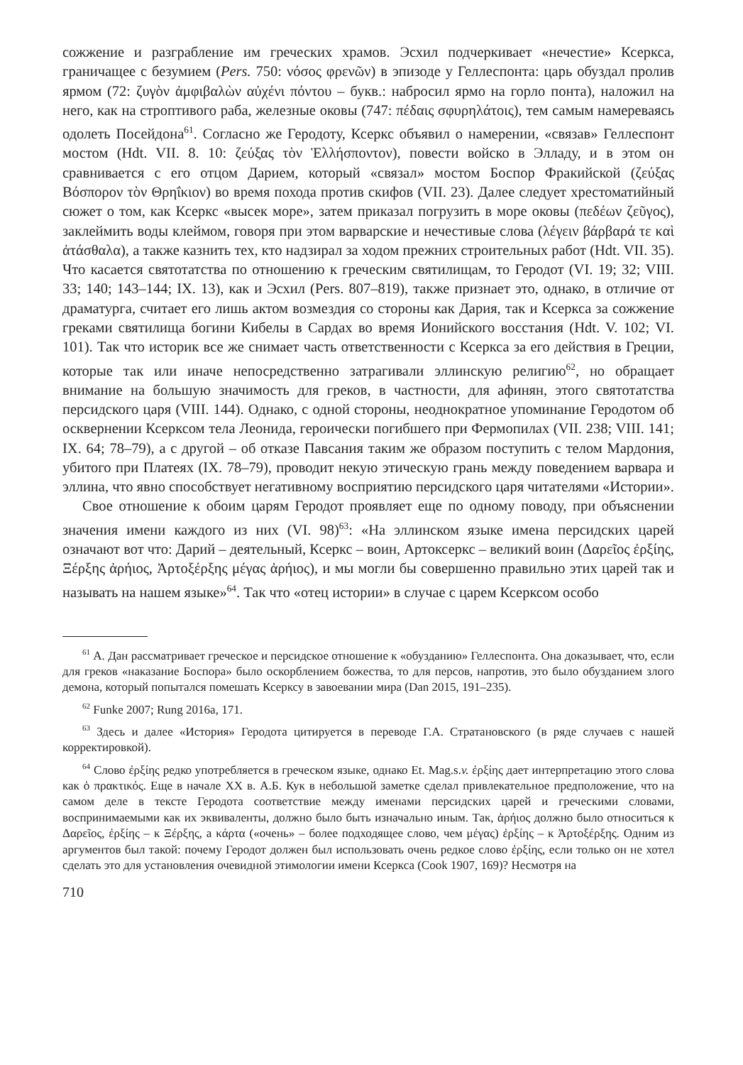сожжение и разграбление им греческих храмов. Эсхил подчеркивает «нечестие» Ксеркса, граничащее с безумием (Pers. 750: νόσος φρενῶν) в эпизоде у Геллеспонта: царь обуздал пролив ярмом (72: ζυγὸν ἀμφιβαλὼν αὐχένι πόντου – букв.: набросил ярмо на горло понта), наложил на него, как на строптивого раба, железные оковы (747: πέδαις σφυρηλάτοις), тем самым намереваясь одолеть Посейдона<sup>61</sup>. Согласно же Геродоту, Ксеркс объявил о намерении, «связав» Геллеспонт мостом (Hdt. VII. 8. 10: ζεύξας τὸν Ἑλλήσποντον), повести войско в Элладу, и в этом он сравнивается с его отцом Дарием, который «связал» мостом Боспор Фракийской (ζεύξας Βόσπορον τὸν Θρηΐκιον) во время похода против скифов (VII. 23). Далее следует хрестоматийный сюжет о том, как Ксеркс «высек море», затем приказал погрузить в море оковы (πεδέων ζεῦγος), заклеймить воды клеймом, говоря при этом варварские и нечестивые слова (λέγειν βάρβαρά τε καὶ ἀτάσθαλα), а также казнить тех, кто надзирал за ходом прежних строительных работ (Hdt. VII. 35). Что касается святотатства по отношению к греческим святилищам, то Геродот (VI. 19; 32; VIII. 33; 140; 143–144; IX. 13), как и Эсхил (Pers. 807–819), также признает это, однако, в отличие от драматурга, считает его лишь актом возмездия со стороны как Дария, так и Ксеркса за сожжение греками святилища богини Кибелы в Сардах во время Ионийского восстания (Hdt. V. 102; VI. 101). Так что историк все же снимает часть ответственности с Ксеркса за его действия в Греции, которые так или иначе непосредственно затрагивали эллинскую религию<sup>62</sup>, но обращает внимание на большую значимость для греков, в частности, для афинян, этого святотатства персидского царя (VIII. 144). Однако, с одной стороны, неоднократное упоминание Геродотом об осквернении Ксерксом тела Леонида, героически погибшего при Фермопилах (VII. 238; VIII. 141; IX. 64; 78–79), а с другой – об отказе Павсания таким же образом поступить с телом Мардония, убитого при Платеях (IX. 78–79), проводит некую этическую грань между поведением варвара и эллина, что явно способствует негативному восприятию персидского царя читателями «Истории».
Свое отношение к обоим царям Геродот проявляет еще по одному поводу, при объяснении значения имени каждого из них (VI. 98)<sup>63</sup>: «На эллинском языке имена персидских царей означают вот что: Дарий – деятельный, Ксеркс – воин, Артоксеркс – великий воин (Δαρεῖος ἐρξίης, Ξέρξης ἀρήιος, Ἀρτοξέρξης μέγας ἀρήιος), и мы могли бы совершенно правильно этих царей так и называть на нашем языке»<sup>64</sup>. Так что «отец истории» в случае с царем Ксерксом особо
<sup>61</sup> А. Дан рассматривает греческое и персидское отношение к «обузданию» Геллеспонта. Она доказывает, что, если для греков «наказание Боспора» было оскорблением божества, то для персов, напротив, это было обузданием злого демона, который попытался помешать Ксерксу в завоевании мира (Dan 2015, 191–235).
<sup>62</sup> Funke 2007; Rung 2016a, 171.
<sup>63</sup> Здесь и далее «История» Геродота цитируется в переводе Г.А. Стратановского (в ряде случаев с нашей корректировкой).
<sup>64</sup> Слово ἐρξίης редко употребляется в греческом языке, однако Et. Mag.s.v. ἐρξίης дает интерпретацию этого слова как ὁ πρακτικός. Еще в начале XX в. А.Б. Кук в небольшой заметке сделал привлекательное предположение, что на самом деле в тексте Геродота соответствие между именами персидских царей и греческими словами, воспринимаемыми как их эквиваленты, должно было быть изначально иным. Так, ἀρήιος должно было относиться к Δαρεῖος, ἐρξίης – к Ξέρξης, а κάρτα («очень» – более подходящее слово, чем μέγας) ἐρξίης – к Ἀρτοξέρξης. Одним из аргументов был такой: почему Геродот должен был использовать очень редкое слово ἐρξίης, если только он не хотел сделать это для установления очевидной этимологии имени Ксеркса (Cook 1907, 169)? Несмотря на
710